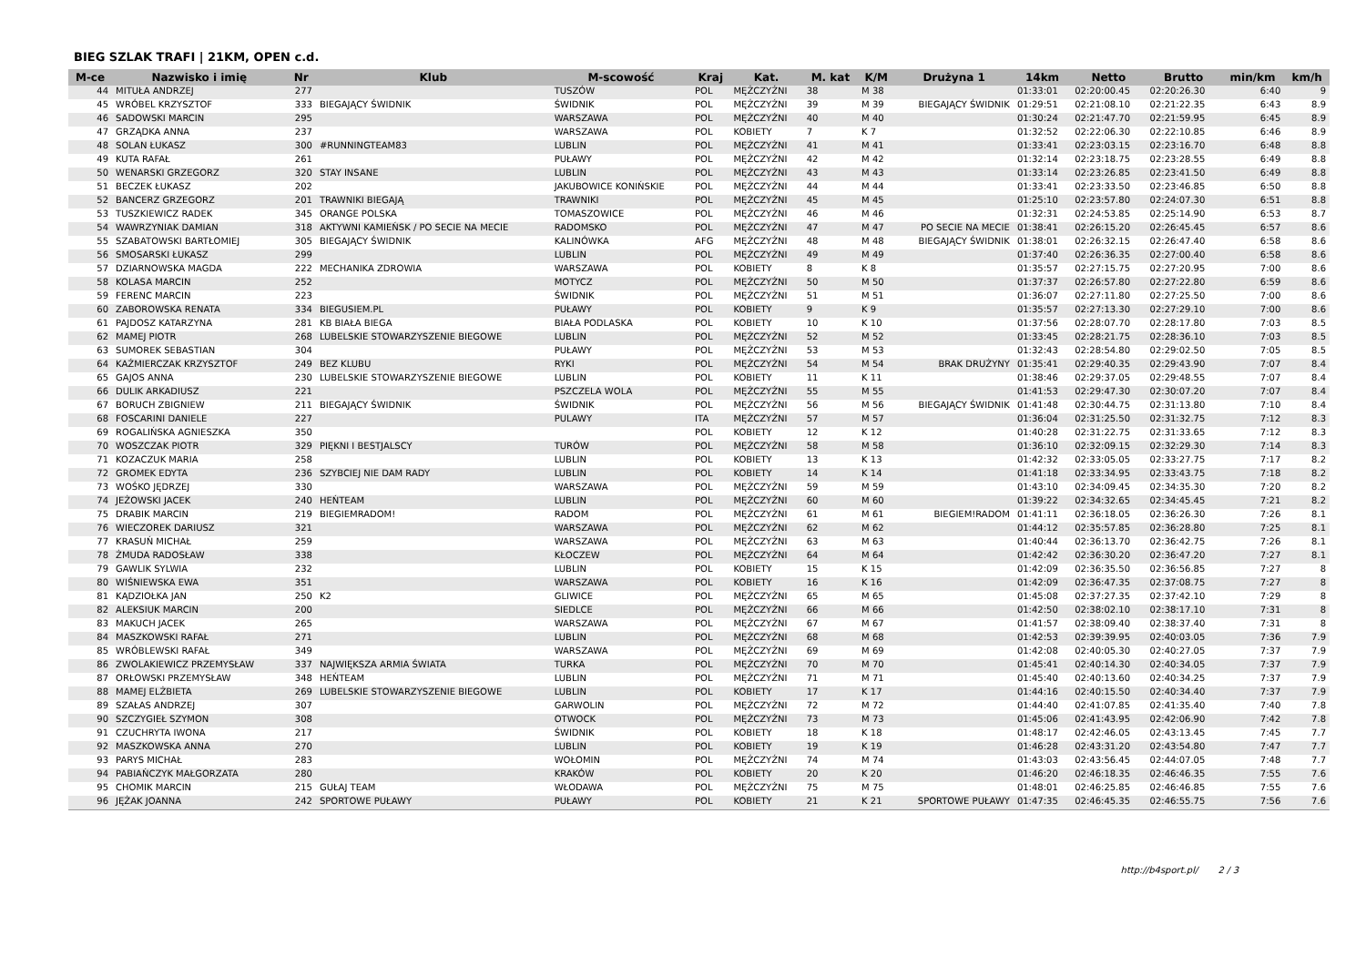BIEG SZLAK TRAFI | 21KM, OPEN c.d.
| M-ce | Nazwisko i imię | Nr | Klub | M-scowość | Kraj | Kat. | M. kat | K/M | Drużyna 1 | 14km | Netto | Brutto | min/km | km/h |
| --- | --- | --- | --- | --- | --- | --- | --- | --- | --- | --- | --- | --- | --- | --- |
| 44 | MITUŁA ANDRZEJ | 277 | | TUSZÓW | POL | MĘŻCZYŹNI | 38 | M 38 | | 01:33:01 | 02:20:00.45 | 02:20:26.30 | 6:40 | 9 |
| 45 | WRÓBEL KRZYSZTOF | 333 | BIEGAJĄCY ŚWIDNIK | ŚWIDNIK | POL | MĘŻCZYŹNI | 39 | M 39 | BIEGAJĄCY ŚWIDNIK | 01:29:51 | 02:21:08.10 | 02:21:22.35 | 6:43 | 8.9 |
| 46 | SADOWSKI MARCIN | 295 | | WARSZAWA | POL | MĘŻCZYŹNI | 40 | M 40 | | 01:30:24 | 02:21:47.70 | 02:21:59.95 | 6:45 | 8.9 |
| 47 | GRZĄDKA ANNA | 237 | | WARSZAWA | POL | KOBIETY | 7 | K 7 | | 01:32:52 | 02:22:06.30 | 02:22:10.85 | 6:46 | 8.9 |
| 48 | SOLAN ŁUKASZ | 300 | #RUNNINGTEAM83 | LUBLIN | POL | MĘŻCZYŹNI | 41 | M 41 | | 01:33:41 | 02:23:03.15 | 02:23:16.70 | 6:48 | 8.8 |
| 49 | KUTA RAFAŁ | 261 | | PUŁAWY | POL | MĘŻCZYŹNI | 42 | M 42 | | 01:32:14 | 02:23:18.75 | 02:23:28.55 | 6:49 | 8.8 |
| 50 | WENARSKI GRZEGORZ | 320 | STAY INSANE | LUBLIN | POL | MĘŻCZYŹNI | 43 | M 43 | | 01:33:14 | 02:23:26.85 | 02:23:41.50 | 6:49 | 8.8 |
| 51 | BECZEK ŁUKASZ | 202 | | JAKUBOWICE KONIŃSKIE | POL | MĘŻCZYŹNI | 44 | M 44 | | 01:33:41 | 02:23:33.50 | 02:23:46.85 | 6:50 | 8.8 |
| 52 | BANCERZ GRZEGORZ | 201 | TRAWNIKI BIEGAJĄ | TRAWNIKI | POL | MĘŻCZYŹNI | 45 | M 45 | | 01:25:10 | 02:23:57.80 | 02:24:07.30 | 6:51 | 8.8 |
| 53 | TUSZKIEWICZ RADEK | 345 | ORANGE POLSKA | TOMASZOWICE | POL | MĘŻCZYŹNI | 46 | M 46 | | 01:32:31 | 02:24:53.85 | 02:25:14.90 | 6:53 | 8.7 |
| 54 | WAWRZYNIAK DAMIAN | 318 | AKTYWNI KAMIEŃSK / PO SECIE NA MECIE | RADOMSKO | POL | MĘŻCZYŹNI | 47 | M 47 | PO SECIE NA MECIE | 01:38:41 | 02:26:15.20 | 02:26:45.45 | 6:57 | 8.6 |
| 55 | SZABATOWSKI BARTŁOMIEJ | 305 | BIEGAJĄCY ŚWIDNIK | KALINÓWKA | AFG | MĘŻCZYŹNI | 48 | M 48 | BIEGAJĄCY ŚWIDNIK | 01:38:01 | 02:26:32.15 | 02:26:47.40 | 6:58 | 8.6 |
| 56 | SMOSARSKI ŁUKASZ | 299 | | LUBLIN | POL | MĘŻCZYŹNI | 49 | M 49 | | 01:37:40 | 02:26:36.35 | 02:27:00.40 | 6:58 | 8.6 |
| 57 | DZIARNOWSKA MAGDA | 222 | MECHANIKA ZDROWIA | WARSZAWA | POL | KOBIETY | 8 | K 8 | | 01:35:57 | 02:27:15.75 | 02:27:20.95 | 7:00 | 8.6 |
| 58 | KOLASA MARCIN | 252 | | MOTYCZ | POL | MĘŻCZYŹNI | 50 | M 50 | | 01:37:37 | 02:26:57.80 | 02:27:22.80 | 6:59 | 8.6 |
| 59 | FERENC MARCIN | 223 | | ŚWIDNIK | POL | MĘŻCZYŹNI | 51 | M 51 | | 01:36:07 | 02:27:11.80 | 02:27:25.50 | 7:00 | 8.6 |
| 60 | ZABOROWSKA RENATA | 334 | BIEGUSIEM.PL | PUŁAWY | POL | KOBIETY | 9 | K 9 | | 01:35:57 | 02:27:13.30 | 02:27:29.10 | 7:00 | 8.6 |
| 61 | PAJDOSZ KATARZYNA | 281 | KB BIAŁA BIEGA | BIAŁA PODLASKA | POL | KOBIETY | 10 | K 10 | | 01:37:56 | 02:28:07.70 | 02:28:17.80 | 7:03 | 8.5 |
| 62 | MAMEJ PIOTR | 268 | LUBELSKIE STOWARZYSZENIE BIEGOWE | LUBLIN | POL | MĘŻCZYŹNI | 52 | M 52 | | 01:33:45 | 02:28:21.75 | 02:28:36.10 | 7:03 | 8.5 |
| 63 | SUMOREK SEBASTIAN | 304 | | PUŁAWY | POL | MĘŻCZYŹNI | 53 | M 53 | | 01:32:43 | 02:28:54.80 | 02:29:02.50 | 7:05 | 8.5 |
| 64 | KAŹMIERCZAK KRZYSZTOF | 249 | BEZ KLUBU | RYKI | POL | MĘŻCZYŹNI | 54 | M 54 | BRAK DRUŻYNY | 01:35:41 | 02:29:40.35 | 02:29:43.90 | 7:07 | 8.4 |
| 65 | GAJOS ANNA | 230 | LUBELSKIE STOWARZYSZENIE BIEGOWE | LUBLIN | POL | KOBIETY | 11 | K 11 | | 01:38:46 | 02:29:37.05 | 02:29:48.55 | 7:07 | 8.4 |
| 66 | DULIK ARKADIUSZ | 221 | | PSZCZELA WOLA | POL | MĘŻCZYŹNI | 55 | M 55 | | 01:41:53 | 02:29:47.30 | 02:30:07.20 | 7:07 | 8.4 |
| 67 | BORUCH ZBIGNIEW | 211 | BIEGAJĄCY ŚWIDNIK | ŚWIDNIK | POL | MĘŻCZYŹNI | 56 | M 56 | BIEGAJĄCY ŚWIDNIK | 01:41:48 | 02:30:44.75 | 02:31:13.80 | 7:10 | 8.4 |
| 68 | FOSCARINI DANIELE | 227 | | PULAWY | ITA | MĘŻCZYŹNI | 57 | M 57 | | 01:36:04 | 02:31:25.50 | 02:31:32.75 | 7:12 | 8.3 |
| 69 | ROGALIŃSKA AGNIESZKA | 350 | | | POL | KOBIETY | 12 | K 12 | | 01:40:28 | 02:31:22.75 | 02:31:33.65 | 7:12 | 8.3 |
| 70 | WOSZCZAK PIOTR | 329 | PIĘKNI I BESTJALSCY | TURÓW | POL | MĘŻCZYŹNI | 58 | M 58 | | 01:36:10 | 02:32:09.15 | 02:32:29.30 | 7:14 | 8.3 |
| 71 | KOZACZUK MARIA | 258 | | LUBLIN | POL | KOBIETY | 13 | K 13 | | 01:42:32 | 02:33:05.05 | 02:33:27.75 | 7:17 | 8.2 |
| 72 | GROMEK EDYTA | 236 | SZYBCIEJ NIE DAM RADY | LUBLIN | POL | KOBIETY | 14 | K 14 | | 01:41:18 | 02:33:34.95 | 02:33:43.75 | 7:18 | 8.2 |
| 73 | WOŚKO JĘDRZEJ | 330 | | WARSZAWA | POL | MĘŻCZYŹNI | 59 | M 59 | | 01:43:10 | 02:34:09.45 | 02:34:35.30 | 7:20 | 8.2 |
| 74 | JEŻOWSKI JACEK | 240 | HEŃTEAM | LUBLIN | POL | MĘŻCZYŹNI | 60 | M 60 | | 01:39:22 | 02:34:32.65 | 02:34:45.45 | 7:21 | 8.2 |
| 75 | DRABIK MARCIN | 219 | BIEGIEMRADOM! | RADOM | POL | MĘŻCZYŹNI | 61 | M 61 | BIEGIEM!RADOM | 01:41:11 | 02:36:18.05 | 02:36:26.30 | 7:26 | 8.1 |
| 76 | WIECZOREK DARIUSZ | 321 | | WARSZAWA | POL | MĘŻCZYŹNI | 62 | M 62 | | 01:44:12 | 02:35:57.85 | 02:36:28.80 | 7:25 | 8.1 |
| 77 | KRASUŃ MICHAŁ | 259 | | WARSZAWA | POL | MĘŻCZYŹNI | 63 | M 63 | | 01:40:44 | 02:36:13.70 | 02:36:42.75 | 7:26 | 8.1 |
| 78 | ŻMUDA RADOSŁAW | 338 | | KŁOCZEW | POL | MĘŻCZYŹNI | 64 | M 64 | | 01:42:42 | 02:36:30.20 | 02:36:47.20 | 7:27 | 8.1 |
| 79 | GAWLIK SYLWIA | 232 | | LUBLIN | POL | KOBIETY | 15 | K 15 | | 01:42:09 | 02:36:35.50 | 02:36:56.85 | 7:27 | 8 |
| 80 | WIŚNIEWSKA EWA | 351 | | WARSZAWA | POL | KOBIETY | 16 | K 16 | | 01:42:09 | 02:36:47.35 | 02:37:08.75 | 7:27 | 8 |
| 81 | KĄDZIOŁKA JAN | 250 | K2 | GLIWICE | POL | MĘŻCZYŹNI | 65 | M 65 | | 01:45:08 | 02:37:27.35 | 02:37:42.10 | 7:29 | 8 |
| 82 | ALEKSIUK MARCIN | 200 | | SIEDLCE | POL | MĘŻCZYŹNI | 66 | M 66 | | 01:42:50 | 02:38:02.10 | 02:38:17.10 | 7:31 | 8 |
| 83 | MAKUCH JACEK | 265 | | WARSZAWA | POL | MĘŻCZYŹNI | 67 | M 67 | | 01:41:57 | 02:38:09.40 | 02:38:37.40 | 7:31 | 8 |
| 84 | MASZKOWSKI RAFAŁ | 271 | | LUBLIN | POL | MĘŻCZYŹNI | 68 | M 68 | | 01:42:53 | 02:39:39.95 | 02:40:03.05 | 7:36 | 7.9 |
| 85 | WRÓBLEWSKI RAFAŁ | 349 | | WARSZAWA | POL | MĘŻCZYŹNI | 69 | M 69 | | 01:42:08 | 02:40:05.30 | 02:40:27.05 | 7:37 | 7.9 |
| 86 | ZWOLAKIEWICZ PRZEMYSŁAW | 337 | NAJWIĘKSZA ARMIA ŚWIATA | TURKA | POL | MĘŻCZYŹNI | 70 | M 70 | | 01:45:41 | 02:40:14.30 | 02:40:34.05 | 7:37 | 7.9 |
| 87 | ORŁOWSKI PRZEMYSŁAW | 348 | HEŃTEAM | LUBLIN | POL | MĘŻCZYŹNI | 71 | M 71 | | 01:45:40 | 02:40:13.60 | 02:40:34.25 | 7:37 | 7.9 |
| 88 | MAMEJ ELŻBIETA | 269 | LUBELSKIE STOWARZYSZENIE BIEGOWE | LUBLIN | POL | KOBIETY | 17 | K 17 | | 01:44:16 | 02:40:15.50 | 02:40:34.40 | 7:37 | 7.9 |
| 89 | SZAŁAS ANDRZEJ | 307 | | GARWOLIN | POL | MĘŻCZYŹNI | 72 | M 72 | | 01:44:40 | 02:41:07.85 | 02:41:35.40 | 7:40 | 7.8 |
| 90 | SZCZYGIEŁ SZYMON | 308 | | OTWOCK | POL | MĘŻCZYŹNI | 73 | M 73 | | 01:45:06 | 02:41:43.95 | 02:42:06.90 | 7:42 | 7.8 |
| 91 | CZUCHRYTA IWONA | 217 | | ŚWIDNIK | POL | KOBIETY | 18 | K 18 | | 01:48:17 | 02:42:46.05 | 02:43:13.45 | 7:45 | 7.7 |
| 92 | MASZKOWSKA ANNA | 270 | | LUBLIN | POL | KOBIETY | 19 | K 19 | | 01:46:28 | 02:43:31.20 | 02:43:54.80 | 7:47 | 7.7 |
| 93 | PARYS MICHAŁ | 283 | | WOŁOMIN | POL | MĘŻCZYŹNI | 74 | M 74 | | 01:43:03 | 02:43:56.45 | 02:44:07.05 | 7:48 | 7.7 |
| 94 | PABIAŃCZYK MAŁGORZATA | 280 | | KRAKÓW | POL | KOBIETY | 20 | K 20 | | 01:46:20 | 02:46:18.35 | 02:46:46.35 | 7:55 | 7.6 |
| 95 | CHOMIK MARCIN | 215 | GUŁAJ TEAM | WŁODAWA | POL | MĘŻCZYŹNI | 75 | M 75 | | 01:48:01 | 02:46:25.85 | 02:46:46.85 | 7:55 | 7.6 |
| 96 | JĘŻAK JOANNA | 242 | SPORTOWE PUŁAWY | PUŁAWY | POL | KOBIETY | 21 | K 21 | SPORTOWE PUŁAWY | 01:47:35 | 02:46:45.35 | 02:46:55.75 | 7:56 | 7.6 |
http://b4sport.pl/ 2 / 3